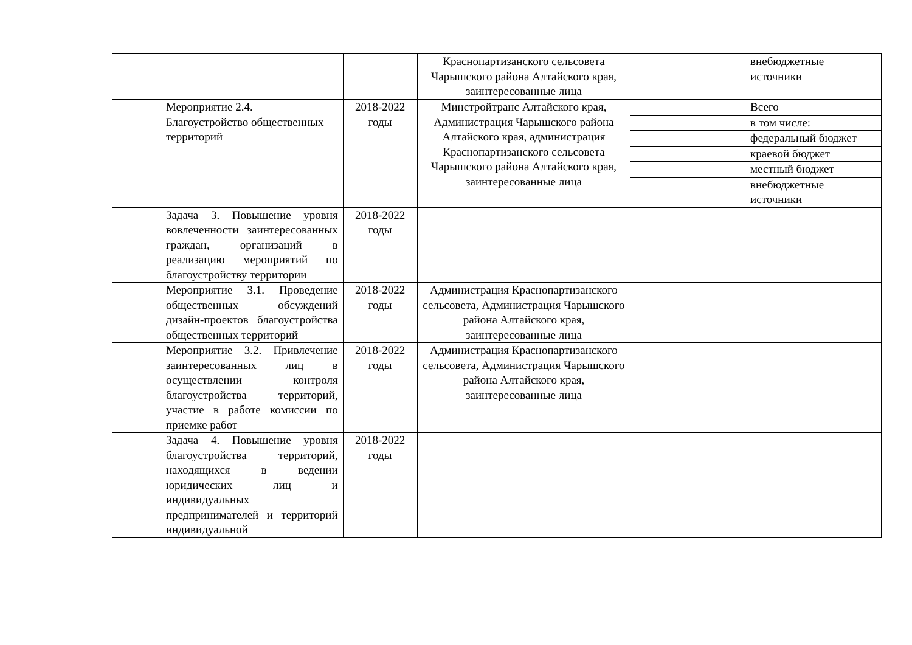| | | | Краснопартизанского сельсовета Чарышского района Алтайского края, заинтересованные лица | | внебюджетные источники |
| | Мероприятие 2.4. Благоустройство общественных территорий | 2018-2022 годы | Минстройтранс Алтайского края, Администрация Чарышского района Алтайского края, администрация Краснопартизанского сельсовета Чарышского района Алтайского края, заинтересованные лица | | Всего |
| | | | | | в том числе: |
| | | | | | федеральный бюджет |
| | | | | | краевой бюджет |
| | | | | | местный бюджет |
| | | | | | внебюджетные источники |
| | Задача 3. Повышение уровня вовлеченности заинтересованных граждан, организаций в реализацию мероприятий по благоустройству территории | 2018-2022 годы | | | |
| | Мероприятие 3.1. Проведение общественных обсуждений дизайн-проектов благоустройства общественных территорий | 2018-2022 годы | Администрация Краснопартизанского сельсовета, Администрация Чарышского района Алтайского края, заинтересованные лица | | |
| | Мероприятие 3.2. Привлечение заинтересованных лиц в осуществлении контроля благоустройства территорий, участие в работе комиссии по приемке работ | 2018-2022 годы | Администрация Краснопартизанского сельсовета, Администрация Чарышского района Алтайского края, заинтересованные лица | | |
| | Задача 4. Повышение уровня благоустройства территорий, находящихся в ведении юридических лиц и индивидуальных предпринимателей и территорий индивидуальной | 2018-2022 годы | | | |